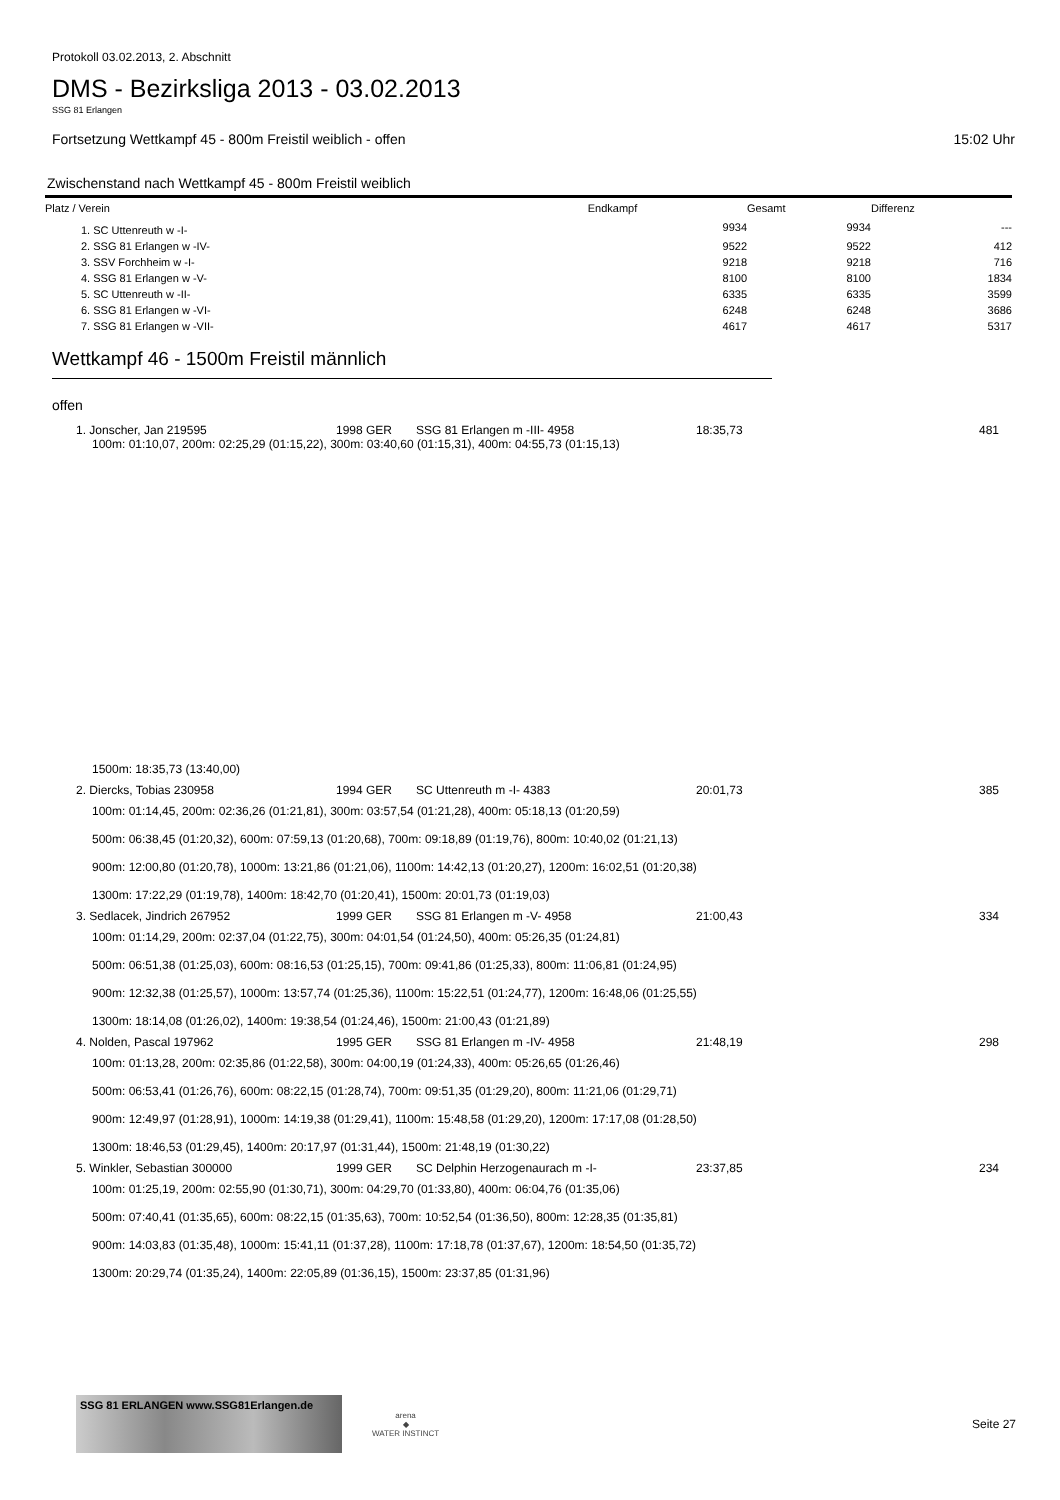Protokoll 03.02.2013, 2. Abschnitt
DMS - Bezirksliga 2013 - 03.02.2013
SSG 81 Erlangen
Fortsetzung Wettkampf 45 - 800m Freistil weiblich - offen 15:02 Uhr
Zwischenstand nach Wettkampf 45 - 800m Freistil weiblich
| Platz / Verein | Endkampf | Gesamt | Differenz |
| --- | --- | --- | --- |
| 1. SC Uttenreuth w -I- | 9934 | 9934 | --- |
| 2. SSG 81 Erlangen w -IV- | 9522 | 9522 | 412 |
| 3. SSV Forchheim w -I- | 9218 | 9218 | 716 |
| 4. SSG 81 Erlangen w -V- | 8100 | 8100 | 1834 |
| 5. SC Uttenreuth w -II- | 6335 | 6335 | 3599 |
| 6. SSG 81 Erlangen w -VI- | 6248 | 6248 | 3686 |
| 7. SSG 81 Erlangen w -VII- | 4617 | 4617 | 5317 |
Wettkampf 46 - 1500m Freistil männlich
offen
| 1. Jonscher, Jan 219595 | 1998 GER | SSG 81 Erlangen m -III- 4958 | 18:35,73 | 481 |
| 100m: 01:10,07, 200m: 02:25,29 (01:15,22), 300m: 03:40,60 (01:15,31), 400m: 04:55,73 (01:15,13) | | | | |
| 1500m: 18:35,73 (13:40,00) | | | | |
| 2. Diercks, Tobias 230958 | 1994 GER | SC Uttenreuth m -I- 4383 | 20:01,73 | 385 |
| 100m: 01:14,45, 200m: 02:36,26 (01:21,81), 300m: 03:57,54 (01:21,28), 400m: 05:18,13 (01:20,59) | | | | |
| 500m: 06:38,45 (01:20,32), 600m: 07:59,13 (01:20,68), 700m: 09:18,89 (01:19,76), 800m: 10:40,02 (01:21,13) | | | | |
| 900m: 12:00,80 (01:20,78), 1000m: 13:21,86 (01:21,06), 1100m: 14:42,13 (01:20,27), 1200m: 16:02,51 (01:20,38) | | | | |
| 1300m: 17:22,29 (01:19,78), 1400m: 18:42,70 (01:20,41), 1500m: 20:01,73 (01:19,03) | | | | |
| 3. Sedlacek, Jindrich 267952 | 1999 GER | SSG 81 Erlangen m -V- 4958 | 21:00,43 | 334 |
| 100m: 01:14,29, 200m: 02:37,04 (01:22,75), 300m: 04:01,54 (01:24,50), 400m: 05:26,35 (01:24,81) | | | | |
| 500m: 06:51,38 (01:25,03), 600m: 08:16,53 (01:25,15), 700m: 09:41,86 (01:25,33), 800m: 11:06,81 (01:24,95) | | | | |
| 900m: 12:32,38 (01:25,57), 1000m: 13:57,74 (01:25,36), 1100m: 15:22,51 (01:24,77), 1200m: 16:48,06 (01:25,55) | | | | |
| 1300m: 18:14,08 (01:26,02), 1400m: 19:38,54 (01:24,46), 1500m: 21:00,43 (01:21,89) | | | | |
| 4. Nolden, Pascal 197962 | 1995 GER | SSG 81 Erlangen m -IV- 4958 | 21:48,19 | 298 |
| 100m: 01:13,28, 200m: 02:35,86 (01:22,58), 300m: 04:00,19 (01:24,33), 400m: 05:26,65 (01:26,46) | | | | |
| 500m: 06:53,41 (01:26,76), 600m: 08:22,15 (01:28,74), 700m: 09:51,35 (01:29,20), 800m: 11:21,06 (01:29,71) | | | | |
| 900m: 12:49,97 (01:28,91), 1000m: 14:19,38 (01:29,41), 1100m: 15:48,58 (01:29,20), 1200m: 17:17,08 (01:28,50) | | | | |
| 1300m: 18:46,53 (01:29,45), 1400m: 20:17,97 (01:31,44), 1500m: 21:48,19 (01:30,22) | | | | |
| 5. Winkler, Sebastian 300000 | 1999 GER | SC Delphin Herzogenaurach m -I- | 23:37,85 | 234 |
| 100m: 01:25,19, 200m: 02:55,90 (01:30,71), 300m: 04:29,70 (01:33,80), 400m: 06:04,76 (01:35,06) | | | | |
| 500m: 07:40,41 (01:35,65), 600m: 08:22,15 (01:35,63), 700m: 10:52,54 (01:36,50), 800m: 12:28,35 (01:35,81) | | | | |
| 900m: 14:03,83 (01:35,48), 1000m: 15:41,11 (01:37,28), 1100m: 17:18,78 (01:37,67), 1200m: 18:54,50 (01:35,72) | | | | |
| 1300m: 20:29,74 (01:35,24), 1400m: 22:05,89 (01:36,15), 1500m: 23:37,85 (01:31,96) | | | | |
SSG 81 ERLANGEN www.SSG81Erlangen.de
arena
◆
WATER INSTINCT
Seite 27